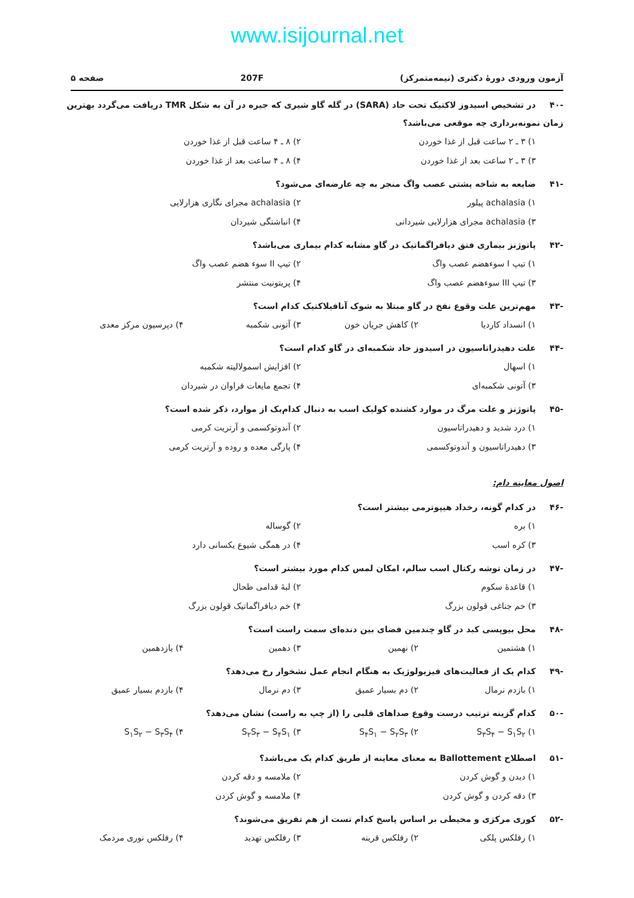www.isijournal.net
آزمون ورودی دورهٔ دکتری (نیمه‌متمرکز)
207F صفحه ۵
-۴۰ در تشخیص اسیدوز لاکتیک تحت حاد (SARA) در گله گاو شیری که جیره در آن به شکل TMR دریافت می‌گردد بهترین زمان نمونه‌برداری چه موقعی می‌باشد؟
۱) ۳ ـ ۲ ساعت قبل از غذا خوردن
۲) ۸ ـ ۴ ساعت قبل از غذا خوردن
۳) ۳ ـ ۲ ساعت بعد از غذا خوردن
۴) ۸ ـ ۴ ساعت بعد از غذا خوردن
-۴۱ ضایعه به شاخه پشتی عصب واگ منجر به چه عارضه‌ای می‌شود؟
۱) achalasia پیلور
۲) achalasia مجرای نگاری هزارلایی
۳) achalasia مجرای هزارلایی شیردانی
۴) انباشتگی شیردان
-۴۲ پاتوژنز بیماری فتق دیافراگماتیک در گاو مشابه کدام بیماری می‌باشد؟
۱) تیپ I سوءهضم عصب واگ
۲) تیپ II سوء هضم عصب واگ
۳) تیپ III سوءهضم عصب واگ
۴) پریتونیت منتشر
-۴۳ مهم‌ترین علت وقوع نفخ در گاو مبتلا به شوک آنافیلاکتیک کدام است؟
۱) انسداد کاردیا
۲) کاهش جریان خون
۳) آتونی شکمبه
۴) دپرسیون مرکز معدی
-۴۴ علت دهیدراتاسیون در اسیدوز حاد شکمبه‌ای در گاو کدام است؟
۱) اسهال
۲) افزایش اسمولالیته شکمبه
۳) آتونی شکمبه‌ای
۴) تجمع مایعات فراوان در شیردان
-۴۵ پاتوژنز و علت مرگ در موارد کشنده کولیک اسب به دنبال کدام‌یک از موارد، ذکر شده است؟
۱) درد شدید و دهیدراتاسیون
۲) آندوتوکسمی و آرتریت کرمی
۳) دهیدراتاسیون و آندوتوکسمی
۴) پارگی معده و روده و آرتریت کرمی
اصول معاینه دام:
-۴۶ در کدام گونه، رخداد هیپوترمی بیشتر است؟
۱) بره
۲) گوساله
۳) کره اسب
۴) در همگی شیوع یکسانی دارد
-۴۷ در زمان توشه رکتال اسب سالم، امکان لمس کدام مورد بیشتر است؟
۱) قاعدهٔ سکوم
۲) لبهٔ قدامی طحال
۳) خم جناغی قولون بزرگ
۴) خم دیافراگماتیک قولون بزرگ
-۴۸ محل بیوپسی کبد در گاو چندمین فضای بین دنده‌ای سمت راست است؟
۱) هشتمین
۲) نهمین
۳) دهمین
۴) یازدهمین
-۴۹ کدام یک از فعالیت‌های فیزیولوژیک به هنگام انجام عمل نشخوار رخ می‌دهد؟
۱) بازدم نرمال
۲) دم بسیار عمیق
۳) دم نرمال
۴) بازدم بسیار عمیق
-۵۰ کدام گزینه ترتیب درست وقوع صداهای قلبی را (از چپ به راست) نشان می‌دهد؟
۱) S<sub>۳</sub>S<sub>۴</sub> − S<sub>۱</sub>S<sub>۲</sub>
۲) S<sub>۴</sub>S<sub>۱</sub> − S<sub>۲</sub>S<sub>۳</sub>
۳) S<sub>۲</sub>S<sub>۳</sub> − S<sub>۴</sub>S<sub>۱</sub>
۴) S<sub>۱</sub>S<sub>۲</sub> − S<sub>۳</sub>S<sub>۴</sub>
-۵۱ اصطلاح Ballottement به معنای معاینه از طریق کدام یک می‌باشد؟
۱) دیدن و گوش کردن
۲) ملامسه و دقه کردن
۳) دقه کردن و گوش کردن
۴) ملامسه و گوش کردن
-۵۲ کوری مرکزی و محیطی بر اساس پاسخ کدام تست از هم تفریق می‌شوند؟
۱) رفلکس پلکی
۲) رفلکس قرینه
۳) رفلکس تهدید
۴) رفلکس نوری مردمک